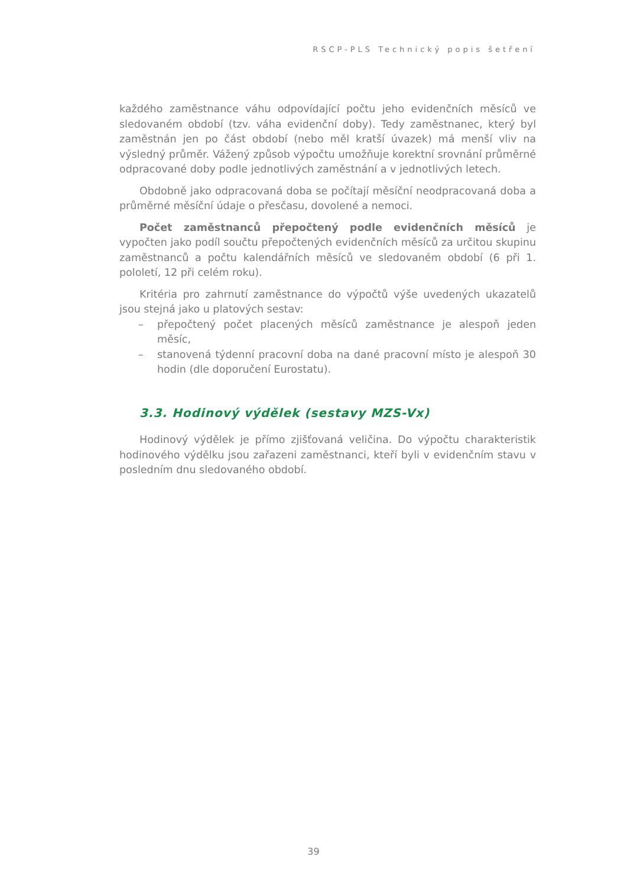RSCP-PLS Technický popis šetření
každého zaměstnance váhu odpovídající počtu jeho evidenčních měsíců ve sledovaném období (tzv. váha evidenční doby). Tedy zaměstnanec, který byl zaměstnán jen po část období (nebo měl kratší úvazek) má menší vliv na výsledný průměr. Vážený způsob výpočtu umožňuje korektní srovnání průměrné odpracované doby podle jednotlivých zaměstnání a v jednotlivých letech.
Obdobně jako odpracovaná doba se počítají měsíční neodpracovaná doba a průměrné měsíční údaje o přesčasu, dovolené a nemoci.
Počet zaměstnanců přepočtený podle evidenčních měsíců je vypočten jako podíl součtu přepočtených evidenčních měsíců za určitou skupinu zaměstnanců a počtu kalendářních měsíců ve sledovaném období (6 při 1. pololetí, 12 při celém roku).
Kritéria pro zahrnutí zaměstnance do výpočtů výše uvedených ukazatelů jsou stejná jako u platových sestav:
– přepočtený počet placených měsíců zaměstnance je alespoň jeden měsíc,
– stanovená týdenní pracovní doba na dané pracovní místo je alespoň 30 hodin (dle doporučení Eurostatu).
3.3. Hodinový výdělek (sestavy MZS-Vx)
Hodinový výdělek je přímo zjišťovaná veličina. Do výpočtu charakteristik hodinového výdělku jsou zařazeni zaměstnanci, kteří byli v evidenčním stavu v posledním dnu sledovaného období.
39